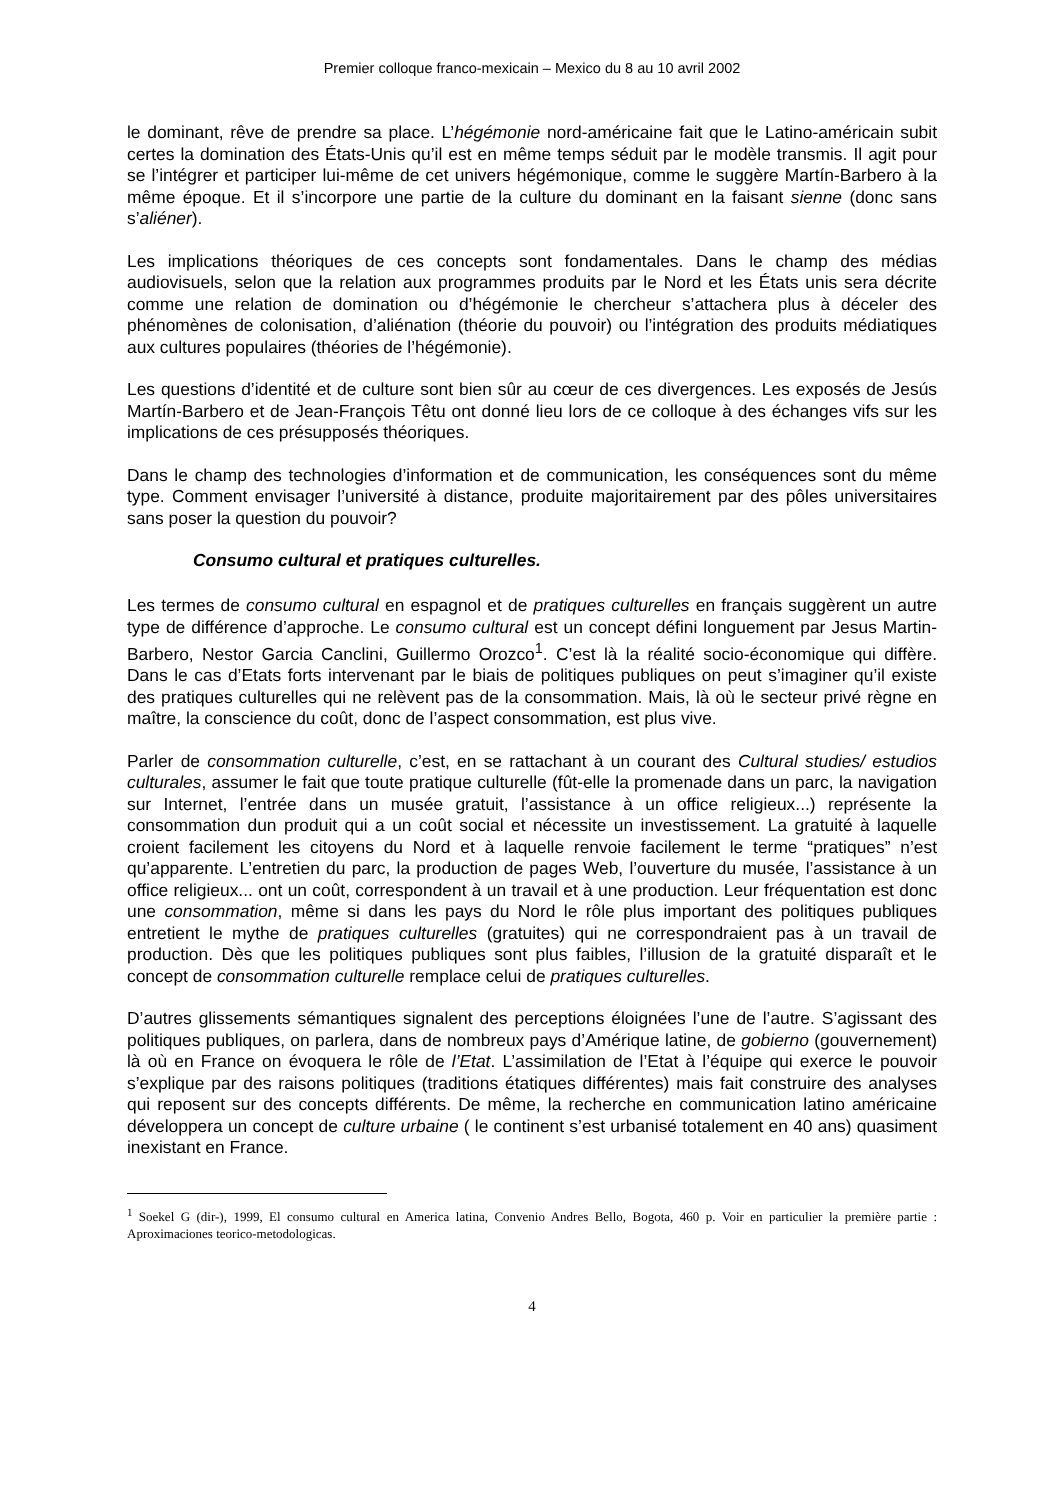Premier colloque franco-mexicain – Mexico du 8 au 10 avril 2002
le dominant, rêve de prendre sa place. L’hégémonie nord-américaine fait que le Latino-américain subit certes la domination des États-Unis qu’il est en même temps séduit par le modèle transmis. Il agit pour se l’intégrer et participer lui-même de cet univers hégémonique, comme le suggère Martín-Barbero à la même époque. Et il s’incorpore une partie de la culture du dominant en la faisant sienne (donc sans s’aliéner).
Les implications théoriques de ces concepts sont fondamentales. Dans le champ des médias audiovisuels, selon que la relation aux programmes produits par le Nord et les États unis sera décrite comme une relation de domination ou d’hégémonie le chercheur s’attachera plus à déceler des phénomènes de colonisation, d’aliénation (théorie du pouvoir) ou l’intégration des produits médiatiques aux cultures populaires (théories de l’hégémonie).
Les questions d’identité et de culture sont bien sûr au cœur de ces divergences. Les exposés de Jesús Martín-Barbero et de Jean-François Têtu ont donné lieu lors de ce colloque à des échanges vifs sur les implications de ces présupposés théoriques.
Dans le champ des technologies d’information et de communication, les conséquences sont du même type. Comment envisager l’université à distance, produite majoritairement par des pôles universitaires sans poser la question du pouvoir?
Consumo cultural et pratiques culturelles.
Les termes de consumo cultural en espagnol et de pratiques culturelles en français suggèrent un autre type de différence d’approche. Le consumo cultural est un concept défini longuement par Jesus Martin-Barbero, Nestor Garcia Canclini, Guillermo Orozco<sup>1</sup>. C’est là la réalité socio-économique qui diffère. Dans le cas d’Etats forts intervenant par le biais de politiques publiques on peut s’imaginer qu’il existe des pratiques culturelles qui ne relèvent pas de la consommation. Mais, là où le secteur privé règne en maître, la conscience du coût, donc de l’aspect consommation, est plus vive.
Parler de consommation culturelle, c’est, en se rattachant à un courant des Cultural studies/ estudios culturales, assumer le fait que toute pratique culturelle (fût-elle la promenade dans un parc, la navigation sur Internet, l’entrée dans un musée gratuit, l’assistance à un office religieux...) représente la consommation dun produit qui a un coût social et nécessite un investissement. La gratuité à laquelle croient facilement les citoyens du Nord et à laquelle renvoie facilement le terme “pratiques” n’est qu’apparente. L’entretien du parc, la production de pages Web, l’ouverture du musée, l’assistance à un office religieux... ont un coût, correspondent à un travail et à une production. Leur fréquentation est donc une consommation, même si dans les pays du Nord le rôle plus important des politiques publiques entretient le mythe de pratiques culturelles (gratuites) qui ne correspondraient pas à un travail de production. Dès que les politiques publiques sont plus faibles, l’illusion de la gratuité disparaît et le concept de consommation culturelle remplace celui de pratiques culturelles.
D’autres glissements sémantiques signalent des perceptions éloignées l’une de l’autre. S’agissant des politiques publiques, on parlera, dans de nombreux pays d’Amérique latine, de gobierno (gouvernement) là où en France on évoquera le rôle de l’Etat. L’assimilation de l’Etat à l’équipe qui exerce le pouvoir s’explique par des raisons politiques (traditions étatiques différentes) mais fait construire des analyses qui reposent sur des concepts différents. De même, la recherche en communication latino américaine développera un concept de culture urbaine ( le continent s’est urbanisé totalement en 40 ans) quasiment inexistant en France.
<sup>1</sup> Soekel G (dir-), 1999, El consumo cultural en America latina, Convenio Andres Bello, Bogota, 460 p. Voir en particulier la première partie : Aproximaciones teorico-metodologicas.
4